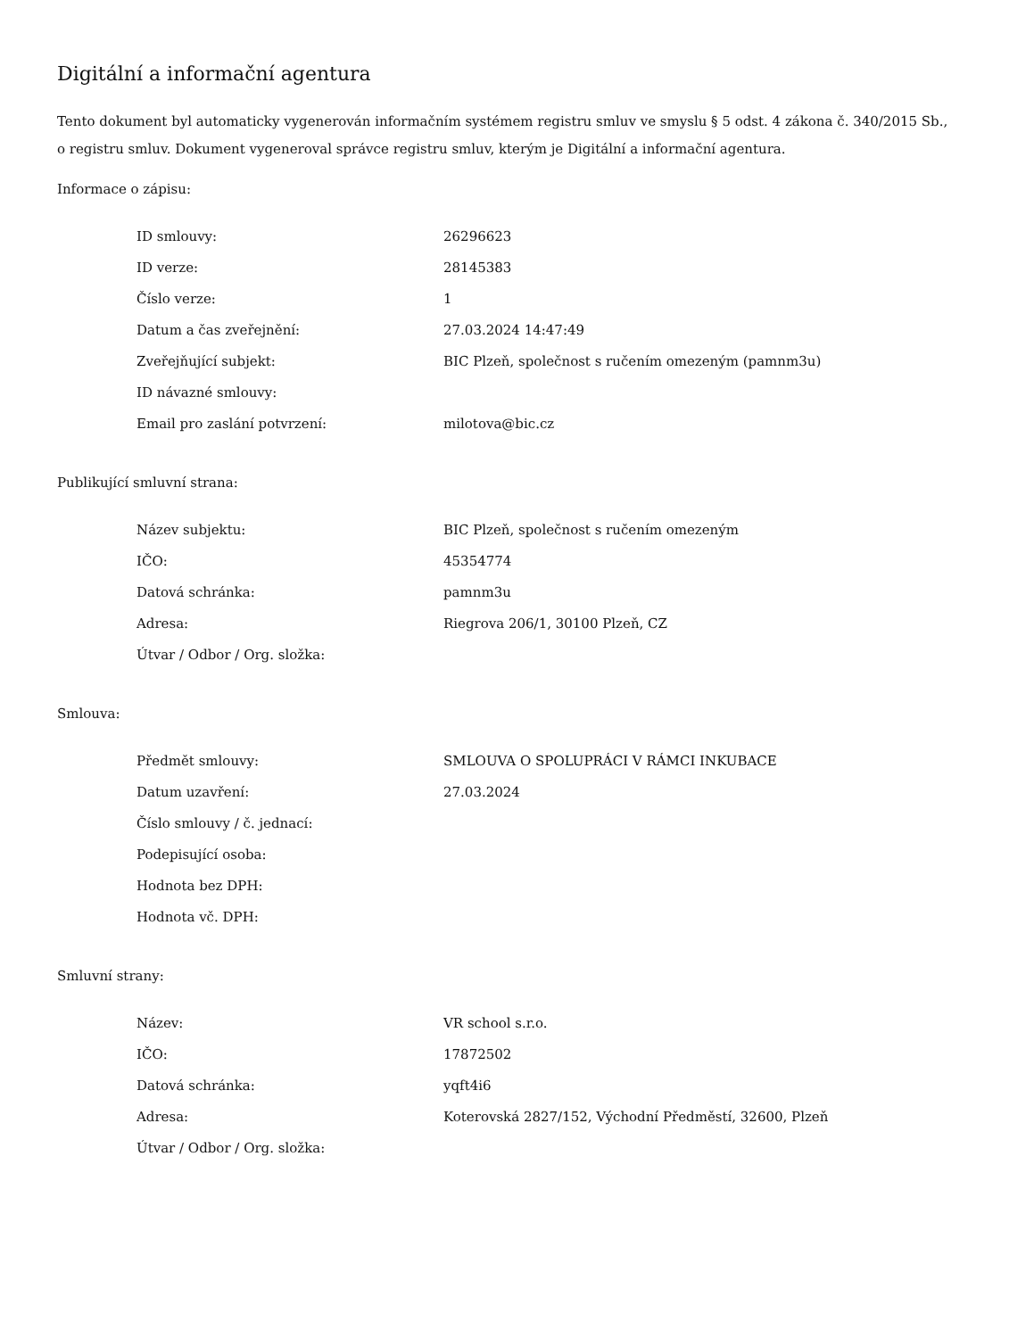Digitální a informační agentura
Tento dokument byl automaticky vygenerován informačním systémem registru smluv ve smyslu § 5 odst. 4 zákona č. 340/2015 Sb., o registru smluv. Dokument vygeneroval správce registru smluv, kterým je Digitální a informační agentura.
Informace o zápisu:
| ID smlouvy: | 26296623 |
| ID verze: | 28145383 |
| Číslo verze: | 1 |
| Datum a čas zveřejnění: | 27.03.2024 14:47:49 |
| Zveřejňující subjekt: | BIC Plzeň, společnost s ručením omezeným (pamnm3u) |
| ID návazné smlouvy: | |
| Email pro zaslání potvrzení: | milotova@bic.cz |
Publikující smluvní strana:
| Název subjektu: | BIC Plzeň, společnost s ručením omezeným |
| IČO: | 45354774 |
| Datová schránka: | pamnm3u |
| Adresa: | Riegrova 206/1, 30100 Plzeň, CZ |
| Útvar / Odbor / Org. složka: | |
Smlouva:
| Předmět smlouvy: | SMLOUVA O SPOLUPRÁCI V RÁMCI INKUBACE |
| Datum uzavření: | 27.03.2024 |
| Číslo smlouvy / č. jednací: | |
| Podepisující osoba: | |
| Hodnota bez DPH: | |
| Hodnota vč. DPH: | |
Smluvní strany:
| Název: | VR school s.r.o. |
| IČO: | 17872502 |
| Datová schránka: | yqft4i6 |
| Adresa: | Koterovská 2827/152, Východní Předměstí, 32600, Plzeň |
| Útvar / Odbor / Org. složka: | |